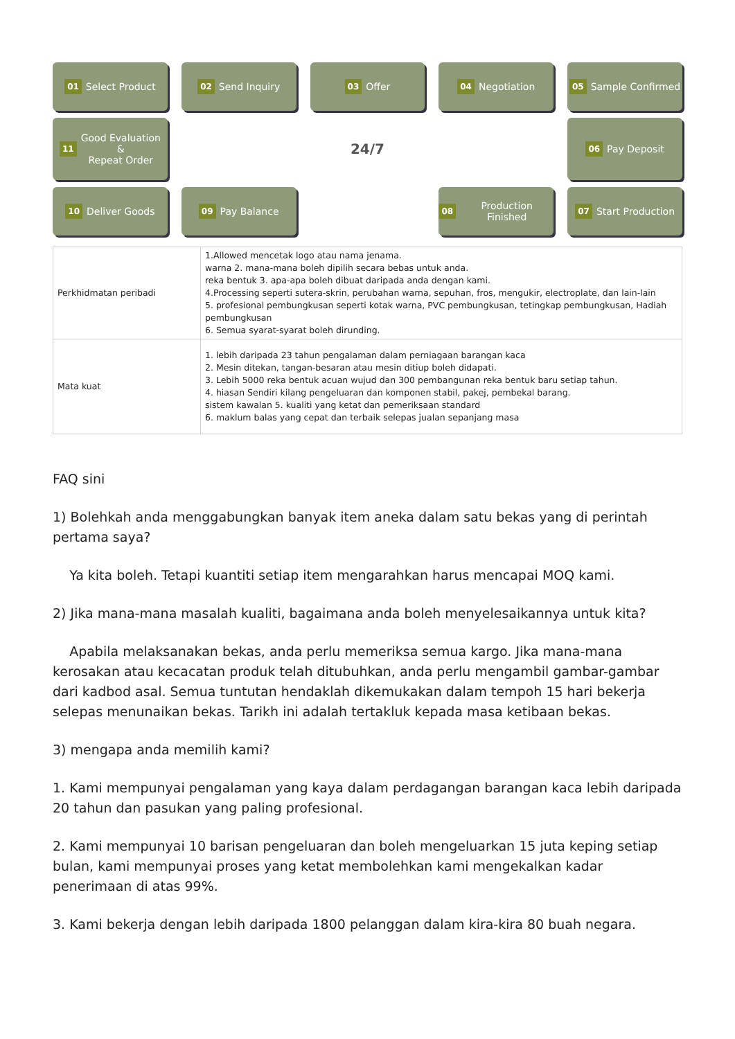01 Select Product
02 Send Inquiry
03 Offer
04 Negotiation
05 Sample Confirmed
11 Good Evaluation
&
Repeat Order
24/7
06 Pay Deposit
10 Deliver Goods
09 Pay Balance
08 Production Finished
07 Start Production
| Perkhidmatan peribadi | 1.Allowed mencetak logo atau nama jenama. warna 2. mana-mana boleh dipilih secara bebas untuk anda. reka bentuk 3. apa-apa boleh dibuat daripada anda dengan kami. 4.Processing seperti sutera-skrin, perubahan warna, sepuhan, fros, mengukir, electroplate, dan lain-lain 5. profesional pembungkusan seperti kotak warna, PVC pembungkusan, tetingkap pembungkusan, Hadiah pembungkusan 6. Semua syarat-syarat boleh dirunding. |
| Mata kuat | 1. lebih daripada 23 tahun pengalaman dalam perniagaan barangan kaca 2. Mesin ditekan, tangan-besaran atau mesin ditiup boleh didapati. 3. Lebih 5000 reka bentuk acuan wujud dan 300 pembangunan reka bentuk baru setiap tahun. 4. hiasan Sendiri kilang pengeluaran dan komponen stabil, pakej, pembekal barang. sistem kawalan 5. kualiti yang ketat dan pemeriksaan standard 6. maklum balas yang cepat dan terbaik selepas jualan sepanjang masa |
FAQ sini
1) Bolehkah anda menggabungkan banyak item aneka dalam satu bekas yang di perintah pertama saya?
Ya kita boleh. Tetapi kuantiti setiap item mengarahkan harus mencapai MOQ kami.
2) Jika mana-mana masalah kualiti, bagaimana anda boleh menyelesaikannya untuk kita?
Apabila melaksanakan bekas, anda perlu memeriksa semua kargo. Jika mana-mana kerosakan atau kecacatan produk telah ditubuhkan, anda perlu mengambil gambar-gambar dari kadbod asal. Semua tuntutan hendaklah dikemukakan dalam tempoh 15 hari bekerja selepas menunaikan bekas. Tarikh ini adalah tertakluk kepada masa ketibaan bekas.
3) mengapa anda memilih kami?
1. Kami mempunyai pengalaman yang kaya dalam perdagangan barangan kaca lebih daripada 20 tahun dan pasukan yang paling profesional.
2. Kami mempunyai 10 barisan pengeluaran dan boleh mengeluarkan 15 juta keping setiap bulan, kami mempunyai proses yang ketat membolehkan kami mengekalkan kadar penerimaan di atas 99%.
3. Kami bekerja dengan lebih daripada 1800 pelanggan dalam kira-kira 80 buah negara.